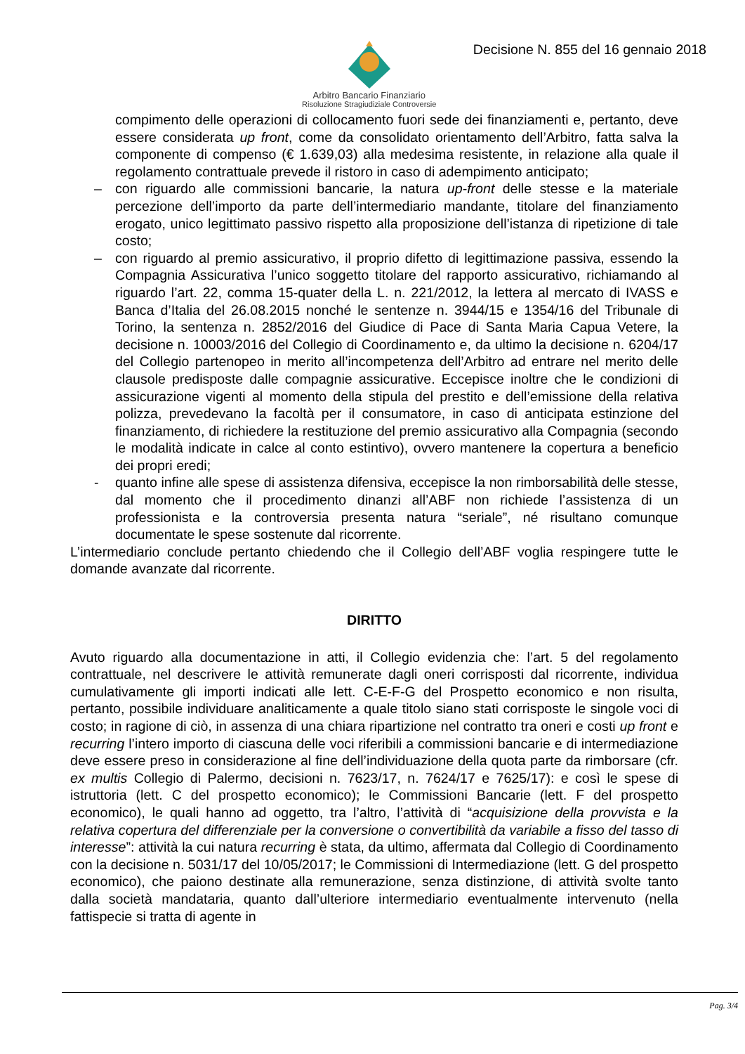Arbitro Bancario Finanziario
Risoluzione Stragiudiziale Controversie
Decisione N. 855 del 16 gennaio 2018
compimento delle operazioni di collocamento fuori sede dei finanziamenti e, pertanto, deve essere considerata up front, come da consolidato orientamento dell’Arbitro, fatta salva la componente di compenso (€ 1.639,03) alla medesima resistente, in relazione alla quale il regolamento contrattuale prevede il ristoro in caso di adempimento anticipato;
– con riguardo alle commissioni bancarie, la natura up-front delle stesse e la materiale percezione dell’importo da parte dell’intermediario mandante, titolare del finanziamento erogato, unico legittimato passivo rispetto alla proposizione dell’istanza di ripetizione di tale costo;
– con riguardo al premio assicurativo, il proprio difetto di legittimazione passiva, essendo la Compagnia Assicurativa l’unico soggetto titolare del rapporto assicurativo, richiamando al riguardo l’art. 22, comma 15-quater della L. n. 221/2012, la lettera al mercato di IVASS e Banca d’Italia del 26.08.2015 nonché le sentenze n. 3944/15 e 1354/16 del Tribunale di Torino, la sentenza n. 2852/2016 del Giudice di Pace di Santa Maria Capua Vetere, la decisione n. 10003/2016 del Collegio di Coordinamento e, da ultimo la decisione n. 6204/17 del Collegio partenopeo in merito all’incompetenza dell’Arbitro ad entrare nel merito delle clausole predisposte dalle compagnie assicurative. Eccepisce inoltre che le condizioni di assicurazione vigenti al momento della stipula del prestito e dell’emissione della relativa polizza, prevedevano la facoltà per il consumatore, in caso di anticipata estinzione del finanziamento, di richiedere la restituzione del premio assicurativo alla Compagnia (secondo le modalità indicate in calce al conto estintivo), ovvero mantenere la copertura a beneficio dei propri eredi;
- quanto infine alle spese di assistenza difensiva, eccepisce la non rimborsabilità delle stesse, dal momento che il procedimento dinanzi all’ABF non richiede l’assistenza di un professionista e la controversia presenta natura “seriale”, né risultano comunque documentate le spese sostenute dal ricorrente.
L’intermediario conclude pertanto chiedendo che il Collegio dell’ABF voglia respingere tutte le domande avanzate dal ricorrente.
DIRITTO
Avuto riguardo alla documentazione in atti, il Collegio evidenzia che: l’art. 5 del regolamento contrattuale, nel descrivere le attività remunerate dagli oneri corrisposti dal ricorrente, individua cumulativamente gli importi indicati alle lett. C-E-F-G del Prospetto economico e non risulta, pertanto, possibile individuare analiticamente a quale titolo siano stati corrisposte le singole voci di costo; in ragione di ciò, in assenza di una chiara ripartizione nel contratto tra oneri e costi up front e recurring l’intero importo di ciascuna delle voci riferibili a commissioni bancarie e di intermediazione deve essere preso in considerazione al fine dell’individuazione della quota parte da rimborsare (cfr. ex multis Collegio di Palermo, decisioni n. 7623/17, n. 7624/17 e 7625/17): e così le spese di istruttoria (lett. C del prospetto economico); le Commissioni Bancarie (lett. F del prospetto economico), le quali hanno ad oggetto, tra l’altro, l’attività di “acquisizione della provvista e la relativa copertura del differenziale per la conversione o convertibilità da variabile a fisso del tasso di interesse”: attività la cui natura recurring è stata, da ultimo, affermata dal Collegio di Coordinamento con la decisione n. 5031/17 del 10/05/2017; le Commissioni di Intermediazione (lett. G del prospetto economico), che paiono destinate alla remunerazione, senza distinzione, di attività svolte tanto dalla società mandataria, quanto dall’ulteriore intermediario eventualmente intervenuto (nella fattispecie si tratta di agente in
Pag. 3/4